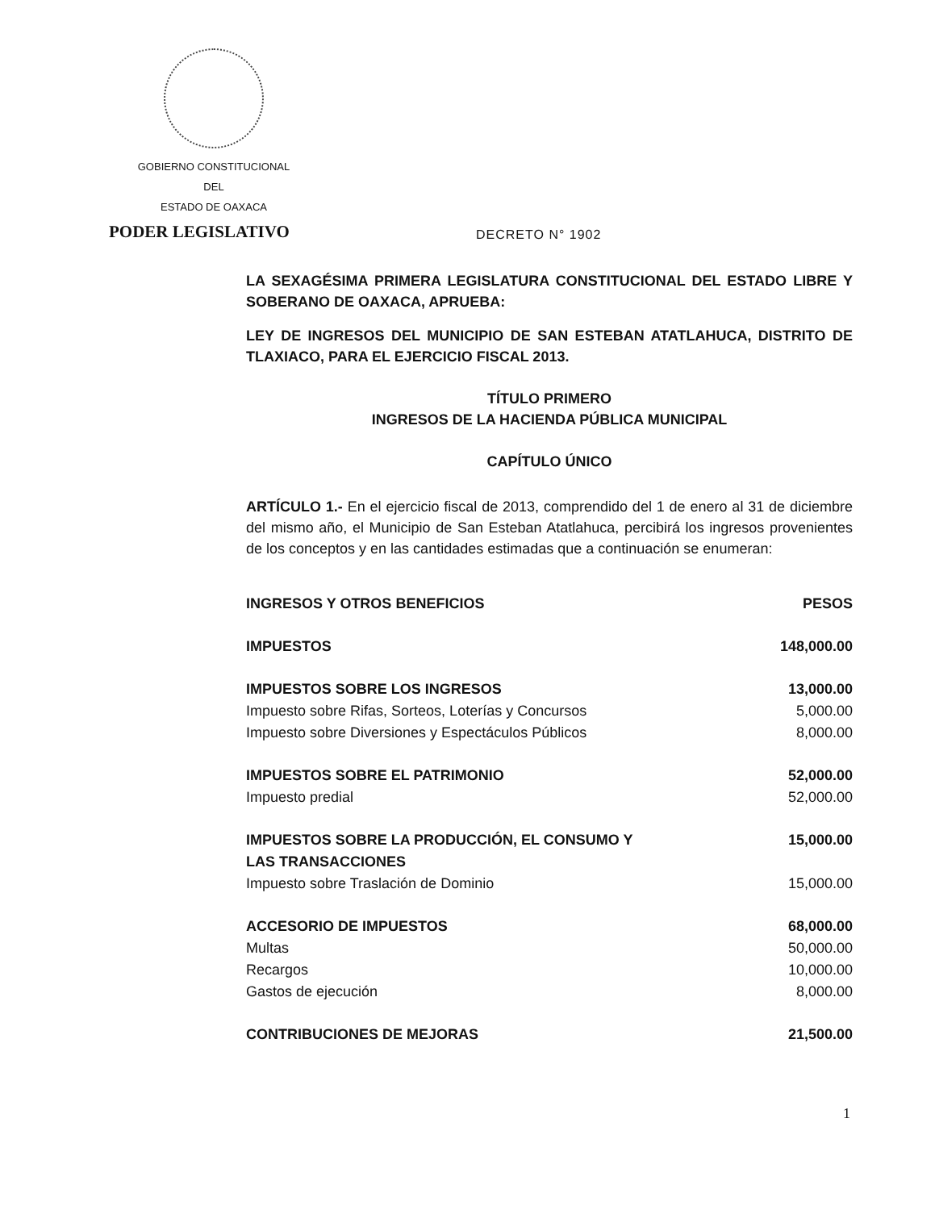GOBIERNO CONSTITUCIONAL
DEL
ESTADO DE OAXACA
PODER LEGISLATIVO DECRETO N° 1902
LA SEXAGÉSIMA PRIMERA LEGISLATURA CONSTITUCIONAL DEL ESTADO LIBRE Y SOBERANO DE OAXACA, APRUEBA:
LEY DE INGRESOS DEL MUNICIPIO DE SAN ESTEBAN ATATLAHUCA, DISTRITO DE TLAXIACO, PARA EL EJERCICIO FISCAL 2013.
TÍTULO PRIMERO
INGRESOS DE LA HACIENDA PÚBLICA MUNICIPAL
CAPÍTULO ÚNICO
ARTÍCULO 1.- En el ejercicio fiscal de 2013, comprendido del 1 de enero al 31 de diciembre del mismo año, el Municipio de San Esteban Atatlahuca, percibirá los ingresos provenientes de los conceptos y en las cantidades estimadas que a continuación se enumeran:
| INGRESOS Y OTROS BENEFICIOS | PESOS |
| IMPUESTOS | 148,000.00 |
| IMPUESTOS SOBRE LOS INGRESOS | 13,000.00 |
| Impuesto sobre Rifas, Sorteos, Loterías y Concursos | 5,000.00 |
| Impuesto sobre Diversiones y Espectáculos Públicos | 8,000.00 |
| IMPUESTOS SOBRE EL PATRIMONIO | 52,000.00 |
| Impuesto predial | 52,000.00 |
| IMPUESTOS SOBRE LA PRODUCCIÓN, EL CONSUMO Y LAS TRANSACCIONES | 15,000.00 |
| Impuesto sobre Traslación de Dominio | 15,000.00 |
| ACCESORIO DE IMPUESTOS | 68,000.00 |
| Multas | 50,000.00 |
| Recargos | 10,000.00 |
| Gastos de ejecución | 8,000.00 |
| CONTRIBUCIONES DE MEJORAS | 21,500.00 |
1